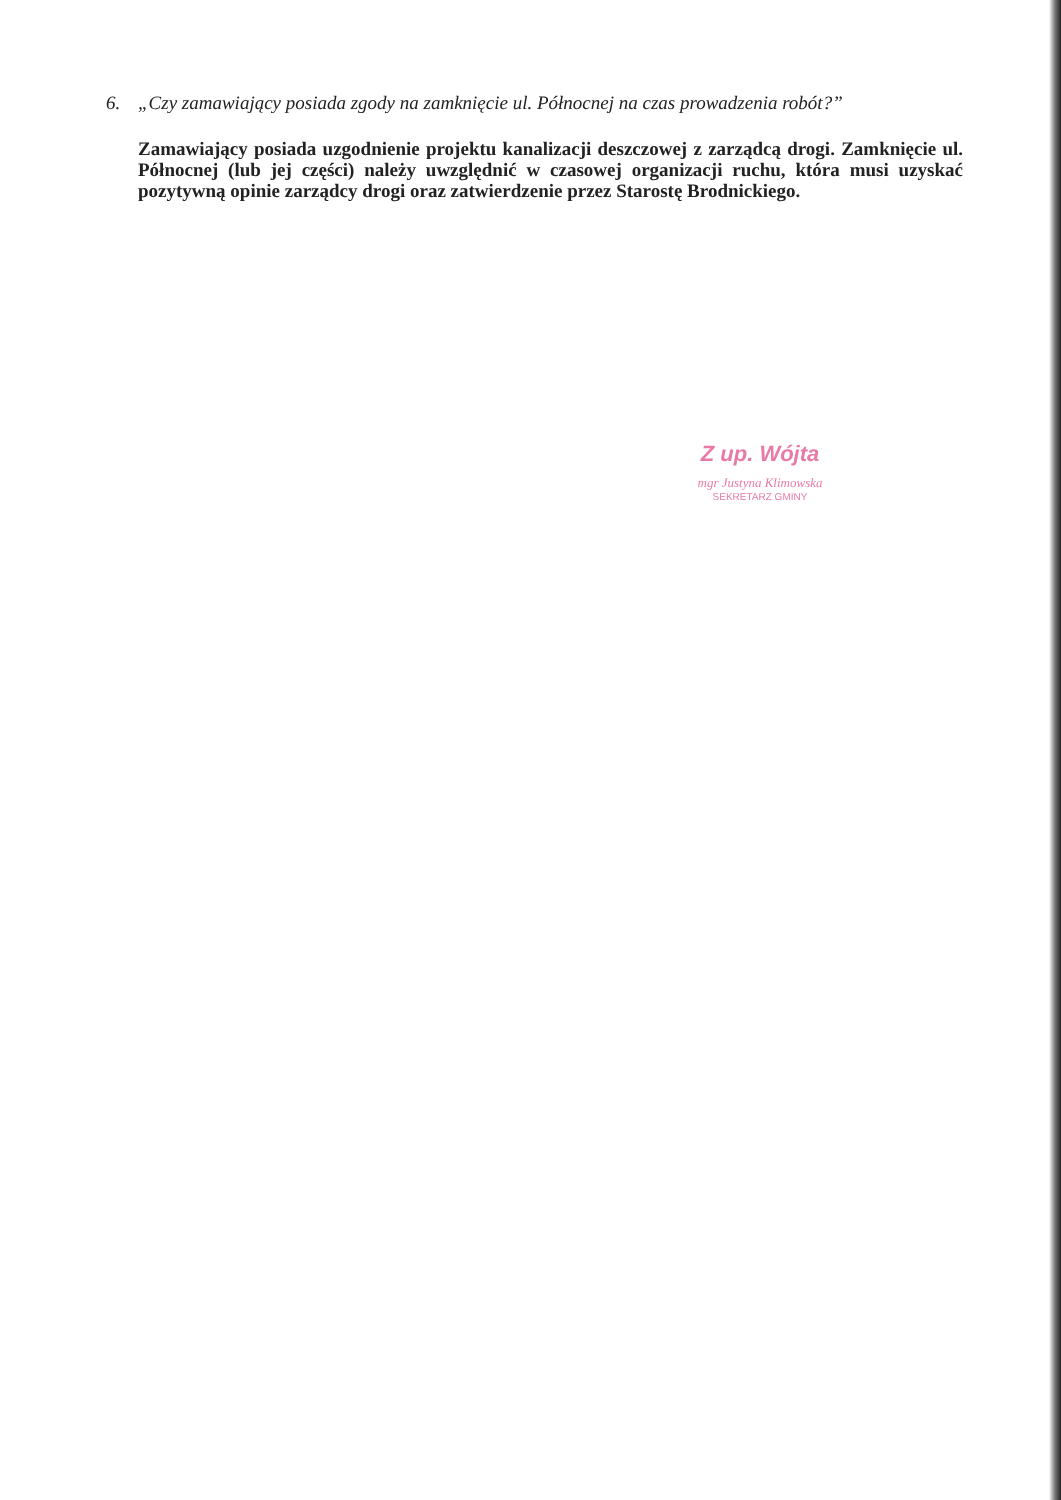6. „Czy zamawiający posiada zgody na zamknięcie ul. Północnej na czas prowadzenia robót?”
Zamawiający posiada uzgodnienie projektu kanalizacji deszczowej z zarządcą drogi. Zamknięcie ul. Północnej (lub jej części) należy uwzględnić w czasowej organizacji ruchu, która musi uzyskać pozytywną opinie zarządcy drogi oraz zatwierdzenie przez Starostę Brodnickiego.
Z up. Wójta
mgr Justyna Klimowska
SEKRETARZ GMINY